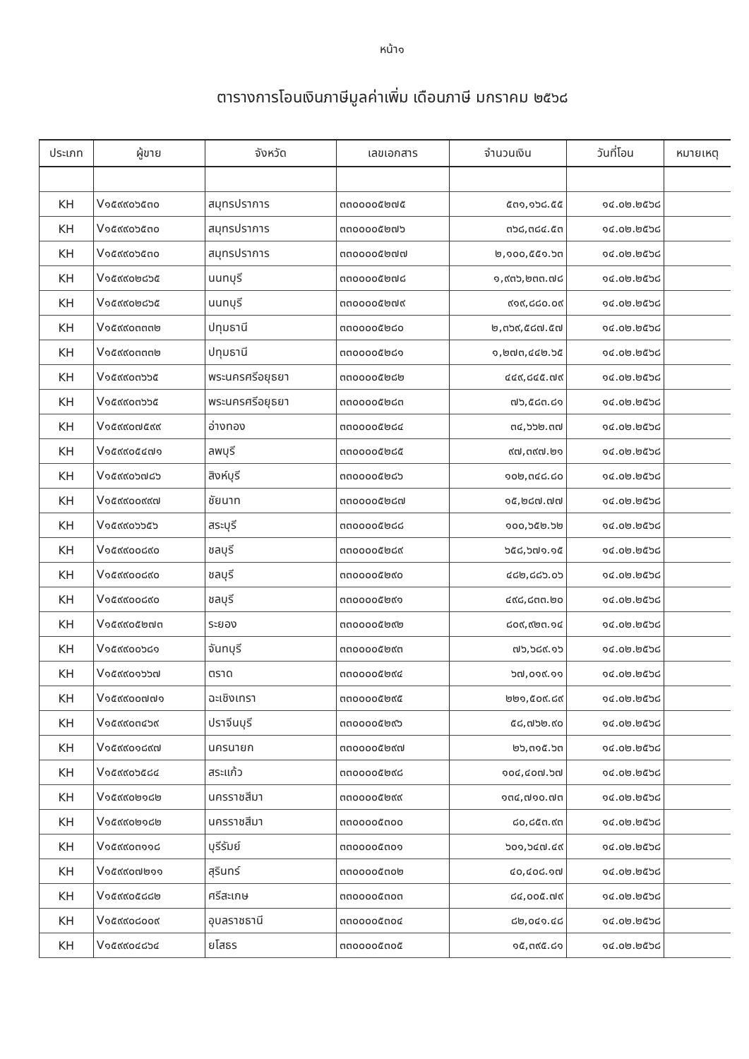หน้า๑
ตารางการโอนเงินภาษีมูลค่าเพิ่ม เดือนภาษี มกราคม ๒๕๖๘
| ประเภท | ผู้ขาย | จังหวัด | เลขเอกสาร | จำนวนเงิน | วันที่โอน | หมายเหตุ |
| --- | --- | --- | --- | --- | --- | --- |
| KH | V๑๕๙๙๐๖๕๓๐ | สมุทรปราการ | ๓๓๐๐๐๐๕๒๗๕ | ๕๓๑,๑๖๘.๕๕ | ๑๔.๐๒.๒๕๖๘ | |
| KH | V๑๕๙๙๐๖๕๓๐ | สมุทรปราการ | ๓๓๐๐๐๐๕๒๗๖ | ๓๖๘,๓๘๔.๕๓ | ๑๔.๐๒.๒๕๖๘ | |
| KH | V๑๕๙๙๐๖๕๓๐ | สมุทรปราการ | ๓๓๐๐๐๐๕๒๗๗ | ๒,๑๐๐,๕๕๑.๖๓ | ๑๔.๐๒.๒๕๖๘ | |
| KH | V๑๕๙๙๐๒๘๖๕ | นนทบุรี | ๓๓๐๐๐๐๕๒๗๘ | ๑,๙๓๖,๒๓๓.๗๘ | ๑๔.๐๒.๒๕๖๘ | |
| KH | V๑๕๙๙๐๒๘๖๕ | นนทบุรี | ๓๓๐๐๐๐๕๒๗๙ | ๙๑๙,๘๘๐.๐๙ | ๑๔.๐๒.๒๕๖๘ | |
| KH | V๑๕๙๙๐๓๓๓๒ | ปทุมธานี | ๓๓๐๐๐๐๕๒๘๐ | ๒,๓๖๙,๕๘๗.๕๗ | ๑๔.๐๒.๒๕๖๘ | |
| KH | V๑๕๙๙๐๓๓๓๒ | ปทุมธานี | ๓๓๐๐๐๐๕๒๘๑ | ๑,๒๗๓,๔๔๒.๖๕ | ๑๔.๐๒.๒๕๖๘ | |
| KH | V๑๕๙๙๐๓๖๖๕ | พระนครศรีอยุธยา | ๓๓๐๐๐๐๕๒๘๒ | ๔๔๙,๘๔๕.๗๙ | ๑๔.๐๒.๒๕๖๘ | |
| KH | V๑๕๙๙๐๓๖๖๕ | พระนครศรีอยุธยา | ๓๓๐๐๐๐๕๒๘๓ | ๗๖,๕๘๓.๘๑ | ๑๔.๐๒.๒๕๖๘ | |
| KH | V๑๕๙๙๐๗๕๙๙ | อ่างทอง | ๓๓๐๐๐๐๕๒๘๔ | ๓๔,๖๖๒.๓๗ | ๑๔.๐๒.๒๕๖๘ | |
| KH | V๑๕๙๙๐๕๔๗๑ | ลพบุรี | ๓๓๐๐๐๐๕๒๘๕ | ๙๗,๓๙๗.๒๑ | ๑๔.๐๒.๒๕๖๘ | |
| KH | V๑๕๙๙๐๖๗๘๖ | สิงห์บุรี | ๓๓๐๐๐๐๕๒๘๖ | ๑๐๒,๓๔๘.๘๐ | ๑๔.๐๒.๒๕๖๘ | |
| KH | V๑๕๙๙๐๐๙๙๗ | ชัยนาท | ๓๓๐๐๐๐๕๒๘๗ | ๑๕,๒๘๗.๗๗ | ๑๔.๐๒.๒๕๖๘ | |
| KH | V๑๕๙๙๐๖๖๕๖ | สระบุรี | ๓๓๐๐๐๐๕๒๘๘ | ๑๐๐,๖๕๒.๖๒ | ๑๔.๐๒.๒๕๖๘ | |
| KH | V๑๕๙๙๐๐๘๙๐ | ชลบุรี | ๓๓๐๐๐๐๕๒๘๙ | ๖๕๘,๖๗๑.๑๕ | ๑๔.๐๒.๒๕๖๘ | |
| KH | V๑๕๙๙๐๐๘๙๐ | ชลบุรี | ๓๓๐๐๐๐๕๒๙๐ | ๔๘๒,๘๘๖.๐๖ | ๑๔.๐๒.๒๕๖๘ | |
| KH | V๑๕๙๙๐๐๘๙๐ | ชลบุรี | ๓๓๐๐๐๐๕๒๙๑ | ๔๙๘,๘๓๓.๒๐ | ๑๔.๐๒.๒๕๖๘ | |
| KH | V๑๕๙๙๐๕๒๗๓ | ระยอง | ๓๓๐๐๐๐๕๒๙๒ | ๘๐๙,๙๒๓.๑๔ | ๑๔.๐๒.๒๕๖๘ | |
| KH | V๑๕๙๙๐๐๖๘๑ | จันทบุรี | ๓๓๐๐๐๐๕๒๙๓ | ๗๖,๖๘๙.๑๖ | ๑๔.๐๒.๒๕๖๘ | |
| KH | V๑๕๙๙๐๑๖๖๗ | ตราด | ๓๓๐๐๐๐๕๒๙๔ | ๖๗,๐๑๙.๑๑ | ๑๔.๐๒.๒๕๖๘ | |
| KH | V๑๕๙๙๐๐๗๗๑ | ฉะเชิงเทรา | ๓๓๐๐๐๐๕๒๙๕ | ๒๒๑,๕๐๙.๘๙ | ๑๔.๐๒.๒๕๖๘ | |
| KH | V๑๕๙๙๐๓๔๖๙ | ปราจีนบุรี | ๓๓๐๐๐๐๕๒๙๖ | ๕๘,๗๖๒.๙๐ | ๑๔.๐๒.๒๕๖๘ | |
| KH | V๑๕๙๙๐๑๘๙๗ | นครนายก | ๓๓๐๐๐๐๕๒๙๗ | ๒๖,๓๑๕.๖๓ | ๑๔.๐๒.๒๕๖๘ | |
| KH | V๑๕๙๙๐๖๕๘๔ | สระแก้ว | ๓๓๐๐๐๐๕๒๙๘ | ๑๐๔,๔๐๗.๖๗ | ๑๔.๐๒.๒๕๖๘ | |
| KH | V๑๕๙๙๐๒๑๘๒ | นครราชสีมา | ๓๓๐๐๐๐๕๒๙๙ | ๑๓๔,๗๑๐.๗๓ | ๑๔.๐๒.๒๕๖๘ | |
| KH | V๑๕๙๙๐๒๑๘๒ | นครราชสีมา | ๓๓๐๐๐๐๕๓๐๐ | ๘๐,๘๕๓.๙๓ | ๑๔.๐๒.๒๕๖๘ | |
| KH | V๑๕๙๙๐๓๑๑๘ | บุรีรัมย์ | ๓๓๐๐๐๐๕๓๐๑ | ๖๐๑,๖๔๗.๔๙ | ๑๔.๐๒.๒๕๖๘ | |
| KH | V๑๕๙๙๐๗๒๑๑ | สุรินทร์ | ๓๓๐๐๐๐๕๓๐๒ | ๔๐,๔๐๘.๑๗ | ๑๔.๐๒.๒๕๖๘ | |
| KH | V๑๕๙๙๐๕๘๘๒ | ศรีสะเกษ | ๓๓๐๐๐๐๕๓๐๓ | ๘๔,๐๐๕.๗๙ | ๑๔.๐๒.๒๕๖๘ | |
| KH | V๑๕๙๙๐๘๐๐๙ | อุบลราชธานี | ๓๓๐๐๐๐๕๓๐๔ | ๘๒,๐๔๑.๔๘ | ๑๔.๐๒.๒๕๖๘ | |
| KH | V๑๕๙๙๐๔๘๖๔ | ยโสธร | ๓๓๐๐๐๐๕๓๐๕ | ๑๕,๓๙๕.๘๑ | ๑๔.๐๒.๒๕๖๘ | |